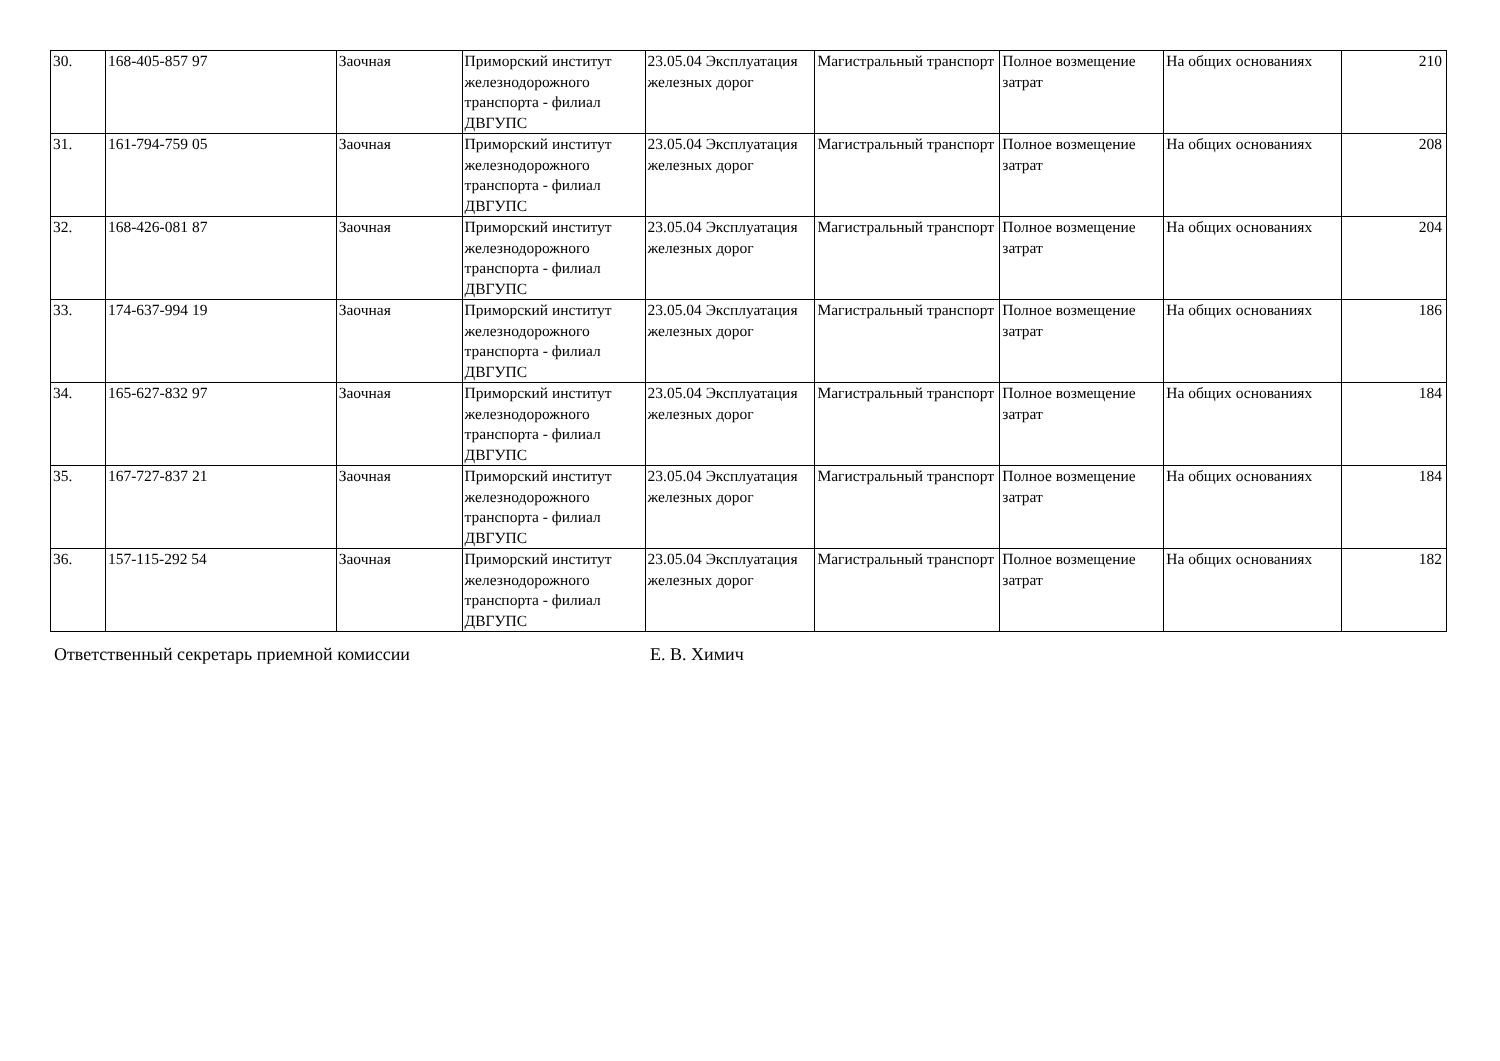| 30. | 168-405-857 97 | Заочная | Приморский институт железнодорожного транспорта - филиал ДВГУПС | 23.05.04 Эксплуатация железных дорог | Магистральный транспорт | Полное возмещение затрат | На общих основаниях | 210 |
| 31. | 161-794-759 05 | Заочная | Приморский институт железнодорожного транспорта - филиал ДВГУПС | 23.05.04 Эксплуатация железных дорог | Магистральный транспорт | Полное возмещение затрат | На общих основаниях | 208 |
| 32. | 168-426-081 87 | Заочная | Приморский институт железнодорожного транспорта - филиал ДВГУПС | 23.05.04 Эксплуатация железных дорог | Магистральный транспорт | Полное возмещение затрат | На общих основаниях | 204 |
| 33. | 174-637-994 19 | Заочная | Приморский институт железнодорожного транспорта - филиал ДВГУПС | 23.05.04 Эксплуатация железных дорог | Магистральный транспорт | Полное возмещение затрат | На общих основаниях | 186 |
| 34. | 165-627-832 97 | Заочная | Приморский институт железнодорожного транспорта - филиал ДВГУПС | 23.05.04 Эксплуатация железных дорог | Магистральный транспорт | Полное возмещение затрат | На общих основаниях | 184 |
| 35. | 167-727-837 21 | Заочная | Приморский институт железнодорожного транспорта - филиал ДВГУПС | 23.05.04 Эксплуатация железных дорог | Магистральный транспорт | Полное возмещение затрат | На общих основаниях | 184 |
| 36. | 157-115-292 54 | Заочная | Приморский институт железнодорожного транспорта - филиал ДВГУПС | 23.05.04 Эксплуатация железных дорог | Магистральный транспорт | Полное возмещение затрат | На общих основаниях | 182 |
Ответственный секретарь приемной комиссии Е. В. Химич